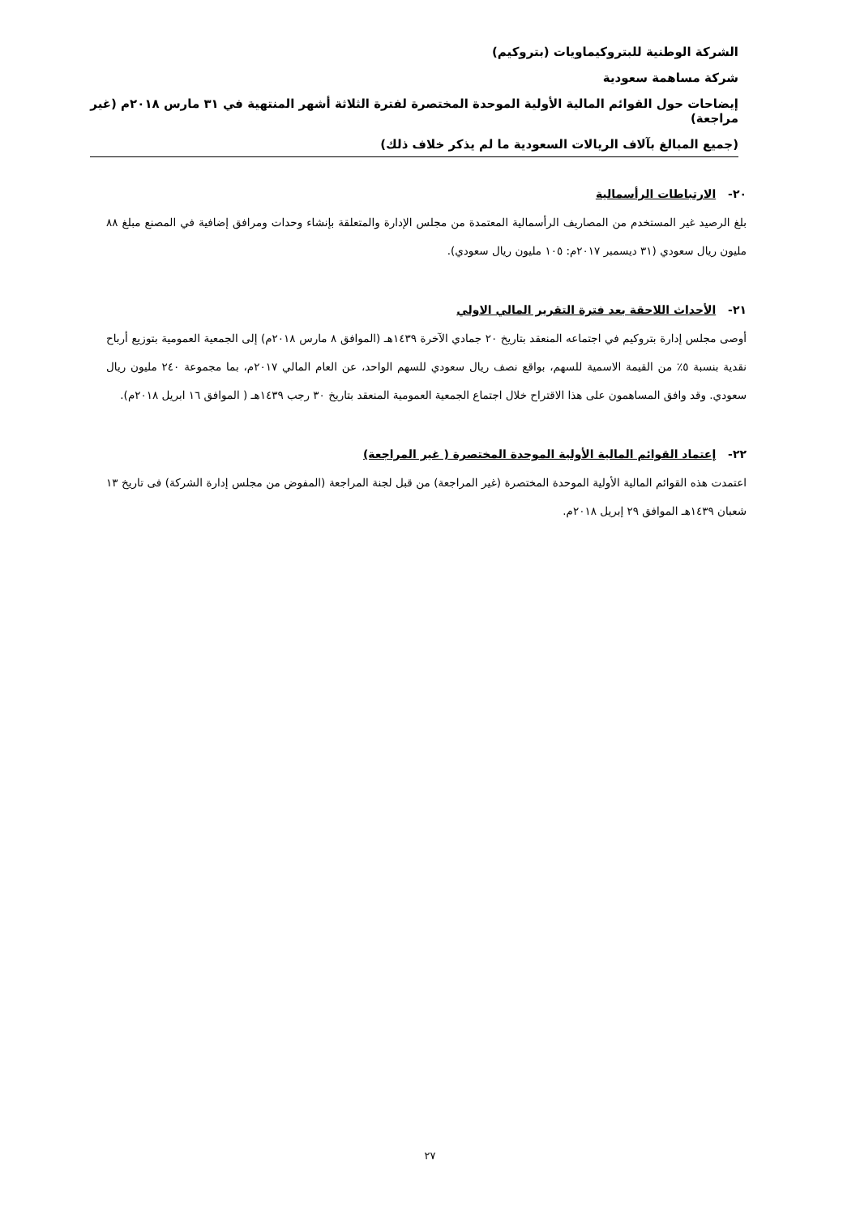الشركة الوطنية للبتروكيماويات (بتروكيم)
شركة مساهمة سعودية
إيضاحات حول القوائم المالية الأولية الموحدة المختصرة لفترة الثلاثة أشهر المنتهية في ٣١ مارس ٢٠١٨م (غير مراجعة)
(جميع المبالغ بآلاف الريالات السعودية ما لم يذكر خلاف ذلك)
٢٠- الارتباطات الرأسمالية
بلغ الرصيد غير المستخدم من المصاريف الرأسمالية المعتمدة من مجلس الإدارة والمتعلقة بإنشاء وحدات ومرافق إضافية في المصنع مبلغ ٨٨ مليون ريال سعودي (٣١ ديسمبر ٢٠١٧م: ١٠٥ مليون ريال سعودي).
٢١- الأحداث اللاحقة بعد فترة التقرير المالي الاولي
أوصى مجلس إدارة بتروكيم في اجتماعه المنعقد بتاريخ ٢٠ جمادي الآخرة ١٤٣٩هـ (الموافق ٨ مارس ٢٠١٨م) إلى الجمعية العمومية بتوزيع أرباح نقدية بنسبة ٥٪ من القيمة الاسمية للسهم، بواقع نصف ريال سعودي للسهم الواحد، عن العام المالي ٢٠١٧م، بما مجموعة ٢٤٠ مليون ريال سعودي. وقد وافق المساهمون على هذا الاقتراح خلال اجتماع الجمعية العمومية المنعقد بتاريخ ٣٠ رجب ١٤٣٩هـ ( الموافق ١٦ ابريل ٢٠١٨م).
٢٢- إعتماد القوائم المالية الأولية الموحدة المختصرة ( غير المراجعة)
اعتمدت هذه القوائم المالية الأولية الموحدة المختصرة (غير المراجعة) من قبل لجنة المراجعة (المفوض من مجلس إدارة الشركة) فى تاريخ ١٣ شعبان ١٤٣٩هـ الموافق ٢٩ إبريل ٢٠١٨م.
٢٧